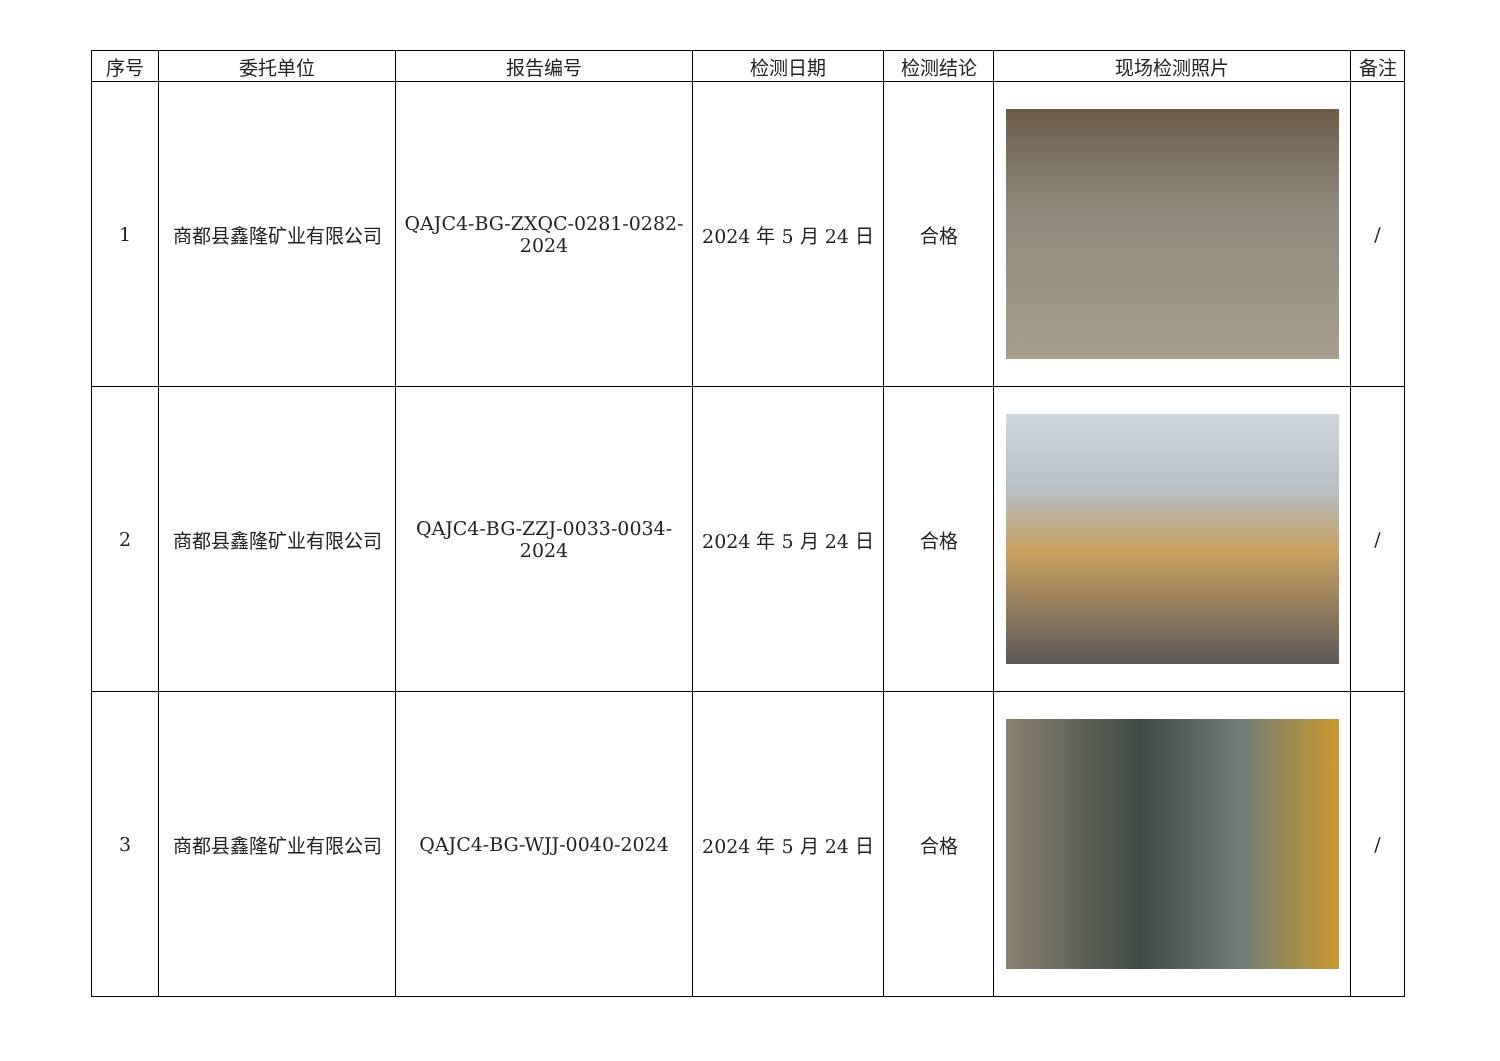| 序号 | 委托单位 | 报告编号 | 检测日期 | 检测结论 | 现场检测照片 | 备注 |
| --- | --- | --- | --- | --- | --- | --- |
| 1 | 商都县鑫隆矿业有限公司 | QAJC4-BG-ZXQC-0281-0282-2024 | 2024 年 5 月 24 日 | 合格 | | / |
| 2 | 商都县鑫隆矿业有限公司 | QAJC4-BG-ZZJ-0033-0034-2024 | 2024 年 5 月 24 日 | 合格 | | / |
| 3 | 商都县鑫隆矿业有限公司 | QAJC4-BG-WJJ-0040-2024 | 2024 年 5 月 24 日 | 合格 | | / |